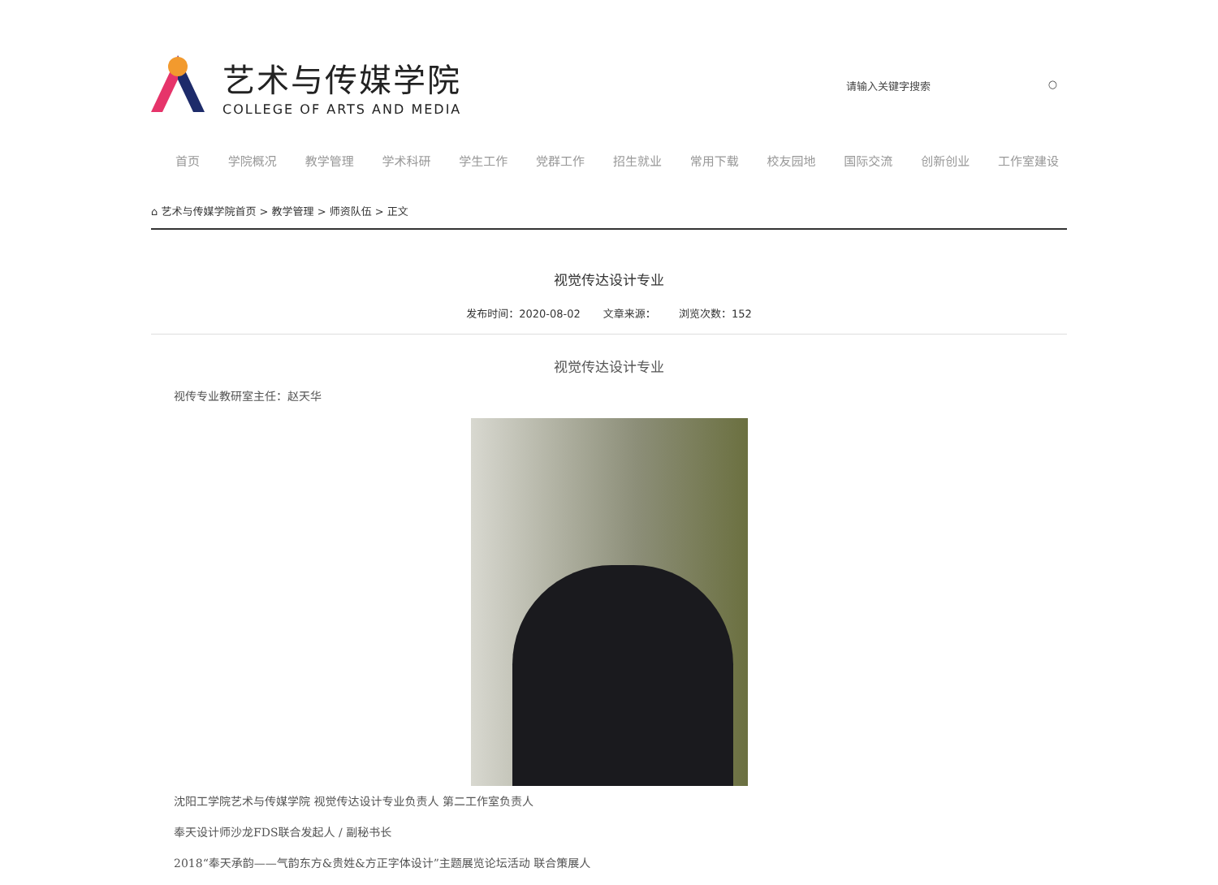艺术与传媒学院
COLLEGE OF ARTS AND MEDIA
请输入关键字搜索 ○
首页 学院概况 教学管理 学术科研 学生工作 党群工作 招生就业 常用下载 校友园地 国际交流 创新创业 工作室建设
⌂ 艺术与传媒学院首页 > 教学管理 > 师资队伍 > 正文
视觉传达设计专业
发布时间：2020-08-02 文章来源： 浏览次数：152
视觉传达设计专业
视传专业教研室主任：赵天华
沈阳工学院艺术与传媒学院 视觉传达设计专业负责人 第二工作室负责人
奉天设计师沙龙FDS联合发起人 / 副秘书长
2018“奉天承韵——气韵东方&贵姓&方正字体设计”主题展览论坛活动 联合策展人